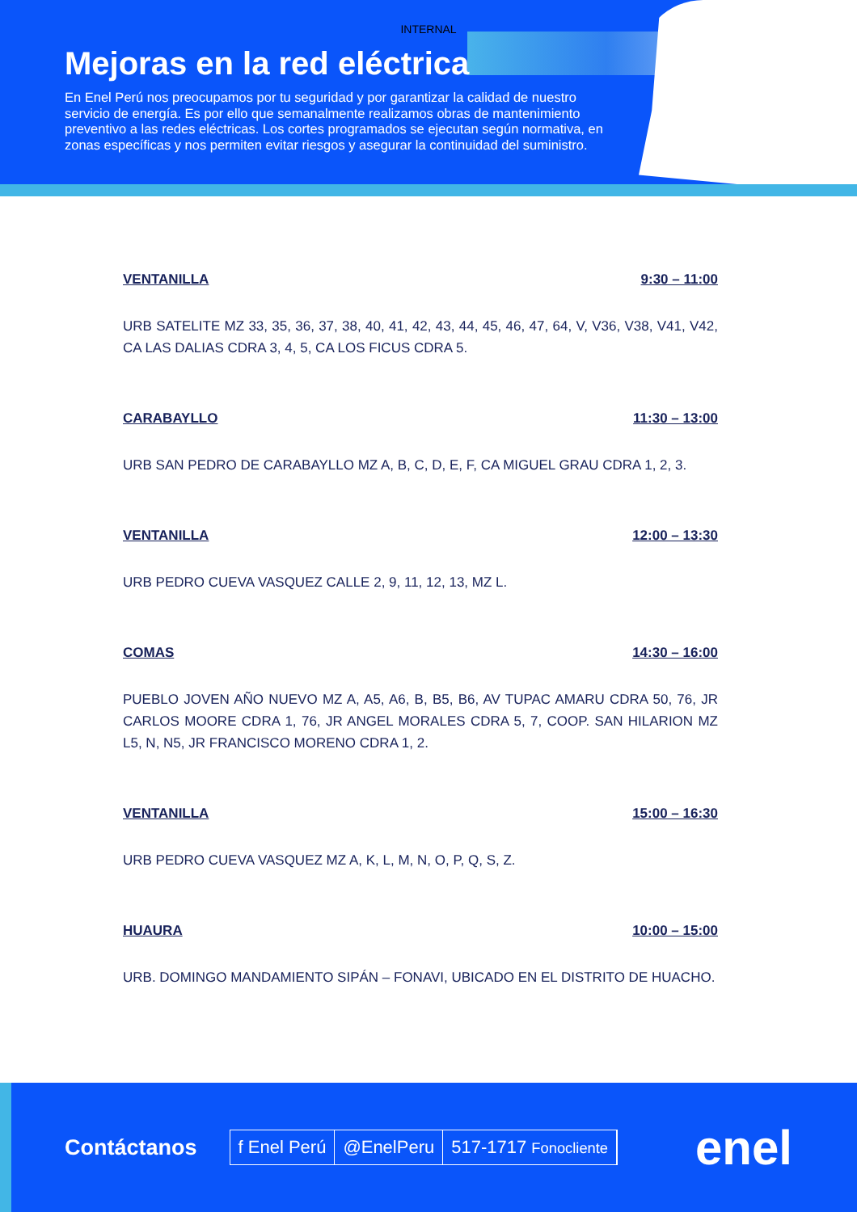INTERNAL
Mejoras en la red eléctrica
En Enel Perú nos preocupamos por tu seguridad y por garantizar la calidad de nuestro servicio de energía. Es por ello que semanalmente realizamos obras de mantenimiento preventivo a las redes eléctricas. Los cortes programados se ejecutan según normativa, en zonas específicas y nos permiten evitar riesgos y asegurar la continuidad del suministro.
VENTANILLA 9:30 – 11:00
URB SATELITE MZ 33, 35, 36, 37, 38, 40, 41, 42, 43, 44, 45, 46, 47, 64, V, V36, V38, V41, V42, CA LAS DALIAS CDRA 3, 4, 5, CA LOS FICUS CDRA 5.
CARABAYLLO 11:30 – 13:00
URB SAN PEDRO DE CARABAYLLO MZ A, B, C, D, E, F, CA MIGUEL GRAU CDRA 1, 2, 3.
VENTANILLA 12:00 – 13:30
URB PEDRO CUEVA VASQUEZ CALLE 2, 9, 11, 12, 13, MZ L.
COMAS 14:30 – 16:00
PUEBLO JOVEN AÑO NUEVO MZ A, A5, A6, B, B5, B6, AV TUPAC AMARU CDRA 50, 76, JR CARLOS MOORE CDRA 1, 76, JR ANGEL MORALES CDRA 5, 7, COOP. SAN HILARION MZ L5, N, N5, JR FRANCISCO MORENO CDRA 1, 2.
VENTANILLA 15:00 – 16:30
URB PEDRO CUEVA VASQUEZ MZ A, K, L, M, N, O, P, Q, S, Z.
HUAURA 10:00 – 15:00
URB. DOMINGO MANDAMIENTO SIPÁN – FONAVI, UBICADO EN EL DISTRITO DE HUACHO.
Contáctanos
f Enel Perú @EnelPeru 517-1717 Fonocliente
enel